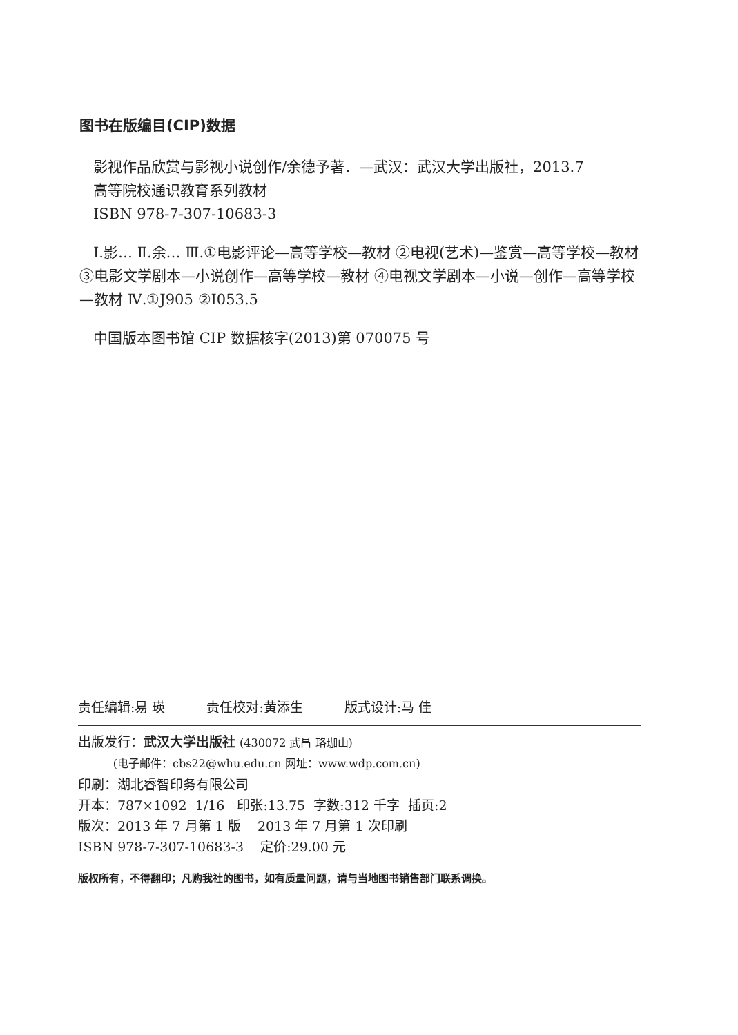图书在版编目(CIP)数据
影视作品欣赏与影视小说创作/余德予著．—武汉：武汉大学出版社，2013.7
高等院校通识教育系列教材
ISBN 978-7-307-10683-3
Ⅰ.影… Ⅱ.余… Ⅲ.①电影评论—高等学校—教材 ②电视(艺术)—鉴赏—高等学校—教材 ③电影文学剧本—小说创作—高等学校—教材 ④电视文学剧本—小说—创作—高等学校—教材 Ⅳ.①J905 ②I053.5
中国版本图书馆 CIP 数据核字(2013)第 070075 号
责任编辑:易 瑛 责任校对:黄添生 版式设计:马 佳
出版发行：武汉大学出版社 (430072 武昌 珞珈山)
(电子邮件：cbs22@whu.edu.cn 网址：www.wdp.com.cn)
印刷：湖北睿智印务有限公司
开本：787×1092 1/16 印张:13.75 字数:312 千字 插页:2
版次：2013 年 7 月第 1 版 2013 年 7 月第 1 次印刷
ISBN 978-7-307-10683-3 定价:29.00 元
版权所有，不得翻印；凡购我社的图书，如有质量问题，请与当地图书销售部门联系调换。